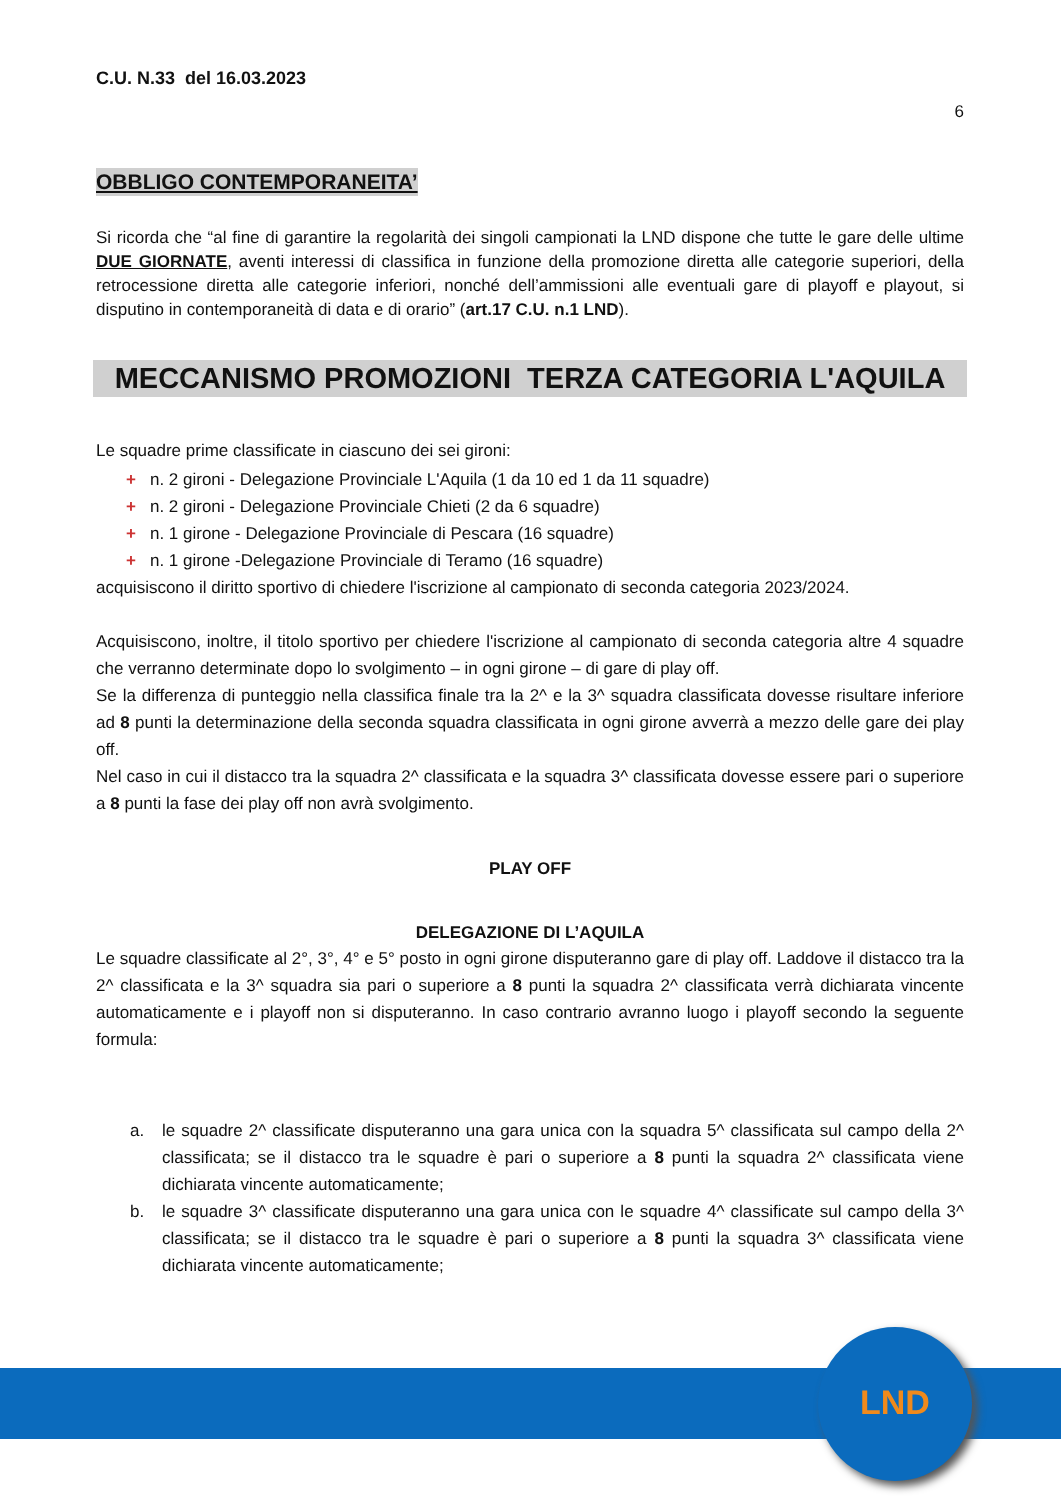LND
C.U. N.33 del 16.03.2023
6
OBBLIGO CONTEMPORANEITA’
Si ricorda che “al fine di garantire la regolarità dei singoli campionati la LND dispone che tutte le gare delle ultime DUE GIORNATE, aventi interessi di classifica in funzione della promozione diretta alle categorie superiori, della retrocessione diretta alle categorie inferiori, nonché dell’ammissioni alle eventuali gare di playoff e playout, si disputino in contemporaneità di data e di orario” (art.17 C.U. n.1 LND).
MECCANISMO PROMOZIONI TERZA CATEGORIA L'AQUILA
Le squadre prime classificate in ciascuno dei sei gironi:
+ n. 2 gironi - Delegazione Provinciale L'Aquila (1 da 10 ed 1 da 11 squadre)
+ n. 2 gironi - Delegazione Provinciale Chieti (2 da 6 squadre)
+ n. 1 girone - Delegazione Provinciale di Pescara (16 squadre)
+ n. 1 girone -Delegazione Provinciale di Teramo (16 squadre)
acquisiscono il diritto sportivo di chiedere l'iscrizione al campionato di seconda categoria 2023/2024.
Acquisiscono, inoltre, il titolo sportivo per chiedere l'iscrizione al campionato di seconda categoria altre 4 squadre che verranno determinate dopo lo svolgimento – in ogni girone – di gare di play off.
Se la differenza di punteggio nella classifica finale tra la 2^ e la 3^ squadra classificata dovesse risultare inferiore ad 8 punti la determinazione della seconda squadra classificata in ogni girone avverrà a mezzo delle gare dei play off.
Nel caso in cui il distacco tra la squadra 2^ classificata e la squadra 3^ classificata dovesse essere pari o superiore a 8 punti la fase dei play off non avrà svolgimento.
PLAY OFF
DELEGAZIONE DI L’AQUILA
Le squadre classificate al 2°, 3°, 4° e 5° posto in ogni girone disputeranno gare di play off. Laddove il distacco tra la 2^ classificata e la 3^ squadra sia pari o superiore a 8 punti la squadra 2^ classificata verrà dichiarata vincente automaticamente e i playoff non si disputeranno. In caso contrario avranno luogo i playoff secondo la seguente formula:
a. le squadre 2^ classificate disputeranno una gara unica con la squadra 5^ classificata sul campo della 2^ classificata; se il distacco tra le squadre è pari o superiore a 8 punti la squadra 2^ classificata viene dichiarata vincente automaticamente;
b. le squadre 3^ classificate disputeranno una gara unica con le squadre 4^ classificate sul campo della 3^ classificata; se il distacco tra le squadre è pari o superiore a 8 punti la squadra 3^ classificata viene dichiarata vincente automaticamente;